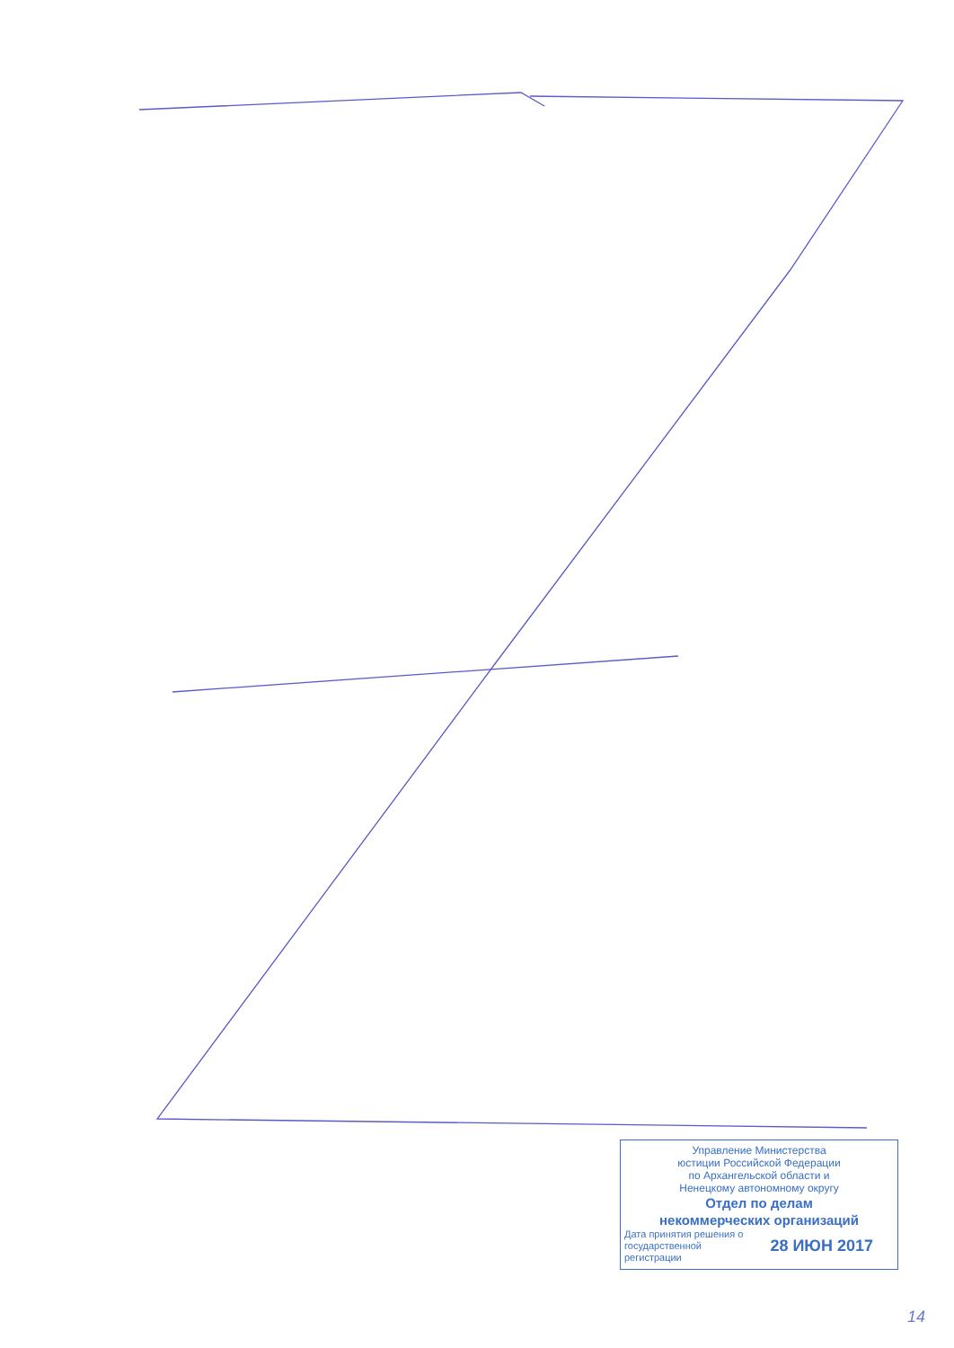Управление Министерства
юстиции Российской Федерации
по Архангельской области и
Ненецкому автономному округу
Отдел по делам
некоммерческих организаций
Дата принятия решения о
государственной
регистрации
28 ИЮН 2017
14